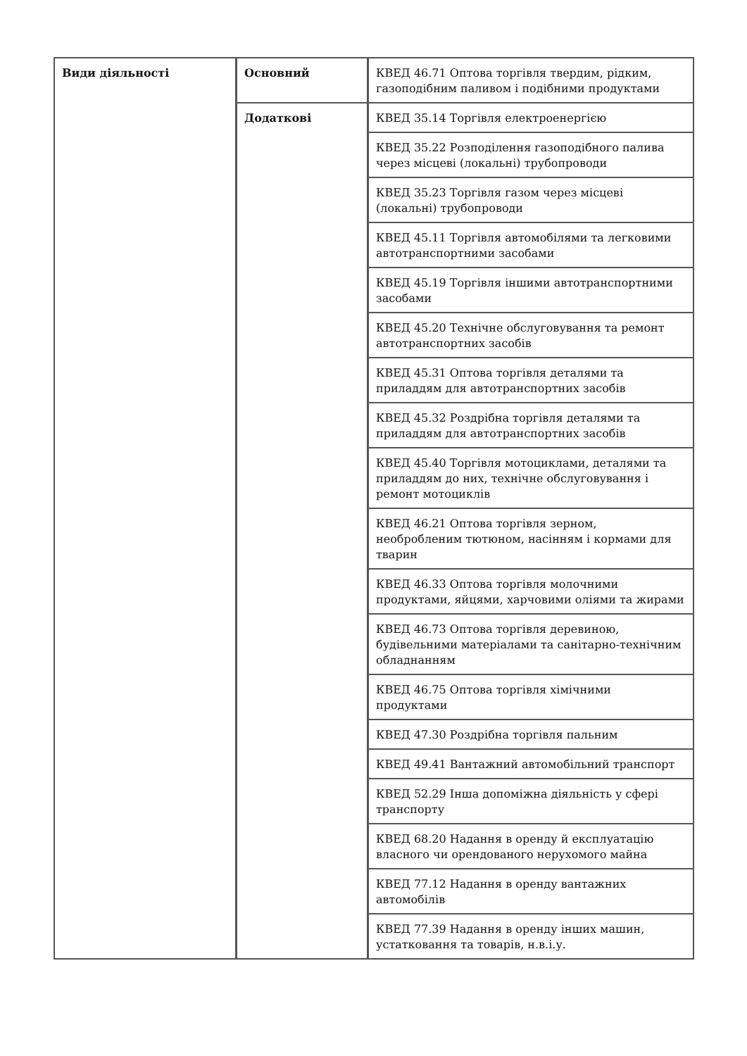| Види діяльності | Основний | КВЕД 46.71 Оптова торгівля твердим, рідким, газоподібним паливом і подібними продуктами |
| | Додаткові | КВЕД 35.14 Торгівля електроенергією |
| | | КВЕД 35.22 Розподілення газоподібного палива через місцеві (локальні) трубопроводи |
| | | КВЕД 35.23 Торгівля газом через місцеві (локальні) трубопроводи |
| | | КВЕД 45.11 Торгівля автомобілями та легковими автотранспортними засобами |
| | | КВЕД 45.19 Торгівля іншими автотранспортними засобами |
| | | КВЕД 45.20 Технічне обслуговування та ремонт автотранспортних засобів |
| | | КВЕД 45.31 Оптова торгівля деталями та приладдям для автотранспортних засобів |
| | | КВЕД 45.32 Роздрібна торгівля деталями та приладдям для автотранспортних засобів |
| | | КВЕД 45.40 Торгівля мотоциклами, деталями та приладдям до них, технічне обслуговування і ремонт мотоциклів |
| | | КВЕД 46.21 Оптова торгівля зерном, необробленим тютюном, насінням і кормами для тварин |
| | | КВЕД 46.33 Оптова торгівля молочними продуктами, яйцями, харчовими оліями та жирами |
| | | КВЕД 46.73 Оптова торгівля деревиною, будівельними матеріалами та санітарно-технічним обладнанням |
| | | КВЕД 46.75 Оптова торгівля хімічними продуктами |
| | | КВЕД 47.30 Роздрібна торгівля пальним |
| | | КВЕД 49.41 Вантажний автомобільний транспорт |
| | | КВЕД 52.29 Інша допоміжна діяльність у сфері транспорту |
| | | КВЕД 68.20 Надання в оренду й експлуатацію власного чи орендованого нерухомого майна |
| | | КВЕД 77.12 Надання в оренду вантажних автомобілів |
| | | КВЕД 77.39 Надання в оренду інших машин, устатковання та товарів, н.в.і.у. |